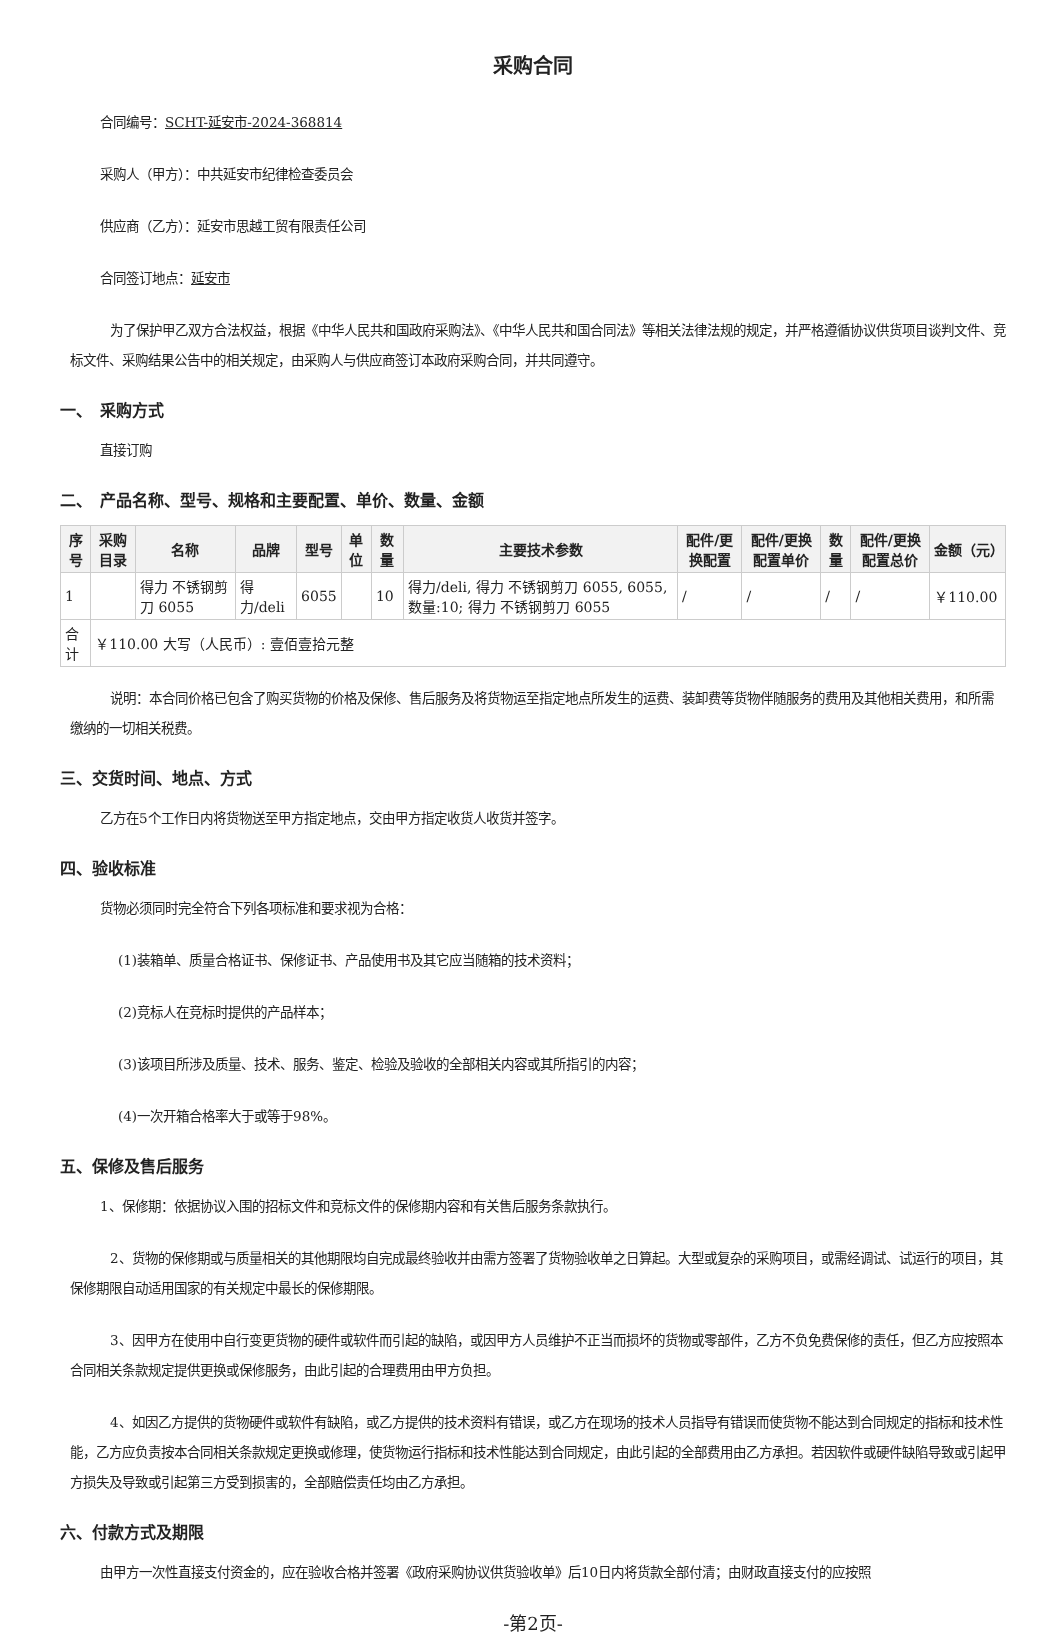采购合同
合同编号：SCHT-延安市-2024-368814
采购人（甲方）：中共延安市纪律检查委员会
供应商（乙方）：延安市思越工贸有限责任公司
合同签订地点：延安市
为了保护甲乙双方合法权益，根据《中华人民共和国政府采购法》、《中华人民共和国合同法》等相关法律法规的规定，并严格遵循协议供货项目谈判文件、竞标文件、采购结果公告中的相关规定，由采购人与供应商签订本政府采购合同，并共同遵守。
一、　采购方式
直接订购
二、　产品名称、型号、规格和主要配置、单价、数量、金额
| 序号 | 采购目录 | 名称 | 品牌 | 型号 | 单位 | 数量 | 主要技术参数 | 配件/更换配置 | 配件/更换配置单价 | 数量 | 配件/更换配置总价 | 金额（元） |
| --- | --- | --- | --- | --- | --- | --- | --- | --- | --- | --- | --- | --- |
| 1 | | 得力 不锈钢剪刀 6055 | 得力/deli | 6055 | | 10 | 得力/deli, 得力 不锈钢剪刀 6055, 6055, 数量:10; 得力 不锈钢剪刀 6055 | / | / | / | / | ￥110.00 |
| 合计 | ￥110.00 大写（人民币）: 壹佰壹拾元整 | | | | | | | | | | | |
说明：本合同价格已包含了购买货物的价格及保修、售后服务及将货物运至指定地点所发生的运费、装卸费等货物伴随服务的费用及其他相关费用，和所需缴纳的一切相关税费。
三、交货时间、地点、方式
乙方在5个工作日内将货物送至甲方指定地点，交由甲方指定收货人收货并签字。
四、验收标准
货物必须同时完全符合下列各项标准和要求视为合格：
(1)装箱单、质量合格证书、保修证书、产品使用书及其它应当随箱的技术资料；
(2)竞标人在竞标时提供的产品样本；
(3)该项目所涉及质量、技术、服务、鉴定、检验及验收的全部相关内容或其所指引的内容；
(4)一次开箱合格率大于或等于98%。
五、保修及售后服务
1、保修期：依据协议入围的招标文件和竞标文件的保修期内容和有关售后服务条款执行。
2、货物的保修期或与质量相关的其他期限均自完成最终验收并由需方签署了货物验收单之日算起。大型或复杂的采购项目，或需经调试、试运行的项目，其保修期限自动适用国家的有关规定中最长的保修期限。
3、因甲方在使用中自行变更货物的硬件或软件而引起的缺陷，或因甲方人员维护不正当而损坏的货物或零部件，乙方不负免费保修的责任，但乙方应按照本合同相关条款规定提供更换或保修服务，由此引起的合理费用由甲方负担。
4、如因乙方提供的货物硬件或软件有缺陷，或乙方提供的技术资料有错误，或乙方在现场的技术人员指导有错误而使货物不能达到合同规定的指标和技术性能，乙方应负责按本合同相关条款规定更换或修理，使货物运行指标和技术性能达到合同规定，由此引起的全部费用由乙方承担。若因软件或硬件缺陷导致或引起甲方损失及导致或引起第三方受到损害的，全部赔偿责任均由乙方承担。
六、付款方式及期限
由甲方一次性直接支付资金的，应在验收合格并签署《政府采购协议供货验收单》后10日内将货款全部付清；由财政直接支付的应按照
-第2页-